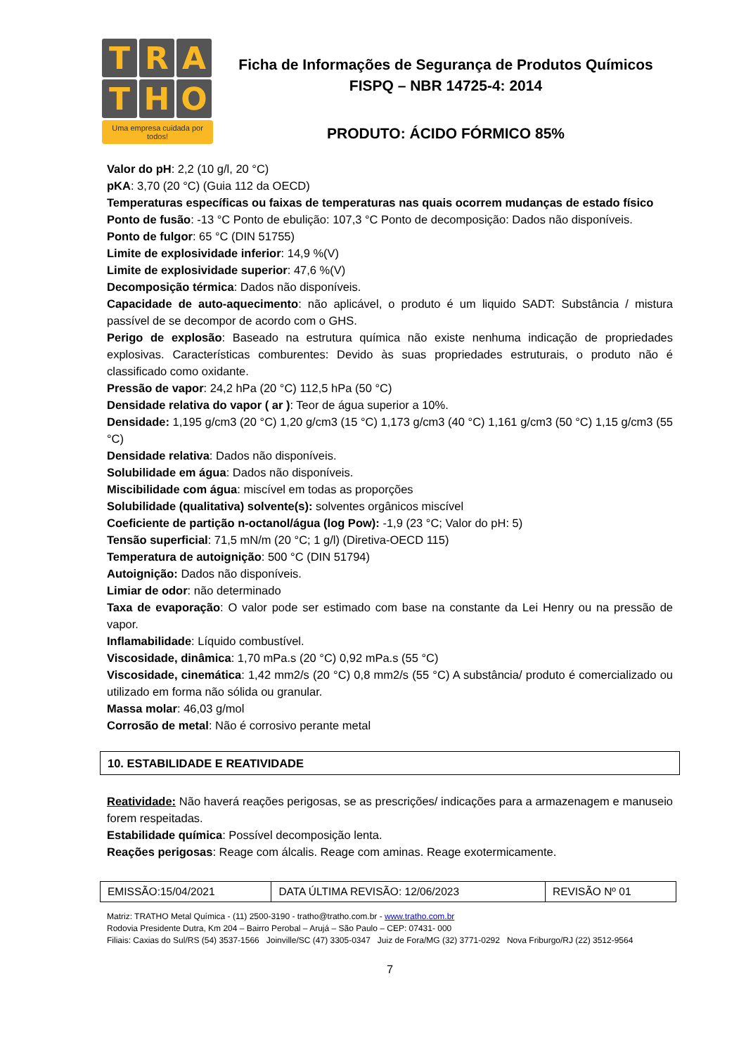T
R
A
T
H
O
Uma empresa cuidada por todos!
Ficha de Informações de Segurança de Produtos Químicos
FISPQ – NBR 14725-4: 2014
PRODUTO: ÁCIDO FÓRMICO 85%
Valor do pH: 2,2 (10 g/l, 20 °C)
pKA: 3,70 (20 °C) (Guia 112 da OECD)
Temperaturas específicas ou faixas de temperaturas nas quais ocorrem mudanças de estado físico
Ponto de fusão: -13 °C Ponto de ebulição: 107,3 °C Ponto de decomposição: Dados não disponíveis.
Ponto de fulgor: 65 °C (DIN 51755)
Limite de explosividade inferior: 14,9 %(V)
Limite de explosividade superior: 47,6 %(V)
Decomposição térmica: Dados não disponíveis.
Capacidade de auto-aquecimento: não aplicável, o produto é um liquido SADT: Substância / mistura passível de se decompor de acordo com o GHS.
Perigo de explosão: Baseado na estrutura química não existe nenhuma indicação de propriedades explosivas. Características comburentes: Devido às suas propriedades estruturais, o produto não é classificado como oxidante.
Pressão de vapor: 24,2 hPa (20 °C) 112,5 hPa (50 °C)
Densidade relativa do vapor ( ar ): Teor de água superior a 10%.
Densidade: 1,195 g/cm3 (20 °C) 1,20 g/cm3 (15 °C) 1,173 g/cm3 (40 °C) 1,161 g/cm3 (50 °C) 1,15 g/cm3 (55 °C)
Densidade relativa: Dados não disponíveis.
Solubilidade em água: Dados não disponíveis.
Miscibilidade com água: miscível em todas as proporções
Solubilidade (qualitativa) solvente(s): solventes orgânicos miscível
Coeficiente de partição n-octanol/água (log Pow): -1,9 (23 °C; Valor do pH: 5)
Tensão superficial: 71,5 mN/m (20 °C; 1 g/l) (Diretiva-OECD 115)
Temperatura de autoignição: 500 °C (DIN 51794)
Autoignição: Dados não disponíveis.
Limiar de odor: não determinado
Taxa de evaporação: O valor pode ser estimado com base na constante da Lei Henry ou na pressão de vapor.
Inflamabilidade: Líquido combustível.
Viscosidade, dinâmica: 1,70 mPa.s (20 °C) 0,92 mPa.s (55 °C)
Viscosidade, cinemática: 1,42 mm2/s (20 °C) 0,8 mm2/s (55 °C) A substância/ produto é comercializado ou utilizado em forma não sólida ou granular.
Massa molar: 46,03 g/mol
Corrosão de metal: Não é corrosivo perante metal
10. ESTABILIDADE E REATIVIDADE
Reatividade: Não haverá reações perigosas, se as prescrições/ indicações para a armazenagem e manuseio forem respeitadas.
Estabilidade química: Possível decomposição lenta.
Reações perigosas: Reage com álcalis. Reage com aminas. Reage exotermicamente.
| EMISSÃO:15/04/2021 | DATA ÚLTIMA REVISÃO: 12/06/2023 | REVISÃO Nº 01 |
Matriz: TRATHO Metal Química - (11) 2500-3190 - tratho@tratho.com.br - www.tratho.com.br
Rodovia Presidente Dutra, Km 204 – Bairro Perobal – Arujá – São Paulo – CEP: 07431- 000
Filiais: Caxias do Sul/RS (54) 3537-1566 Joinville/SC (47) 3305-0347 Juiz de Fora/MG (32) 3771-0292 Nova Friburgo/RJ (22) 3512-9564
7